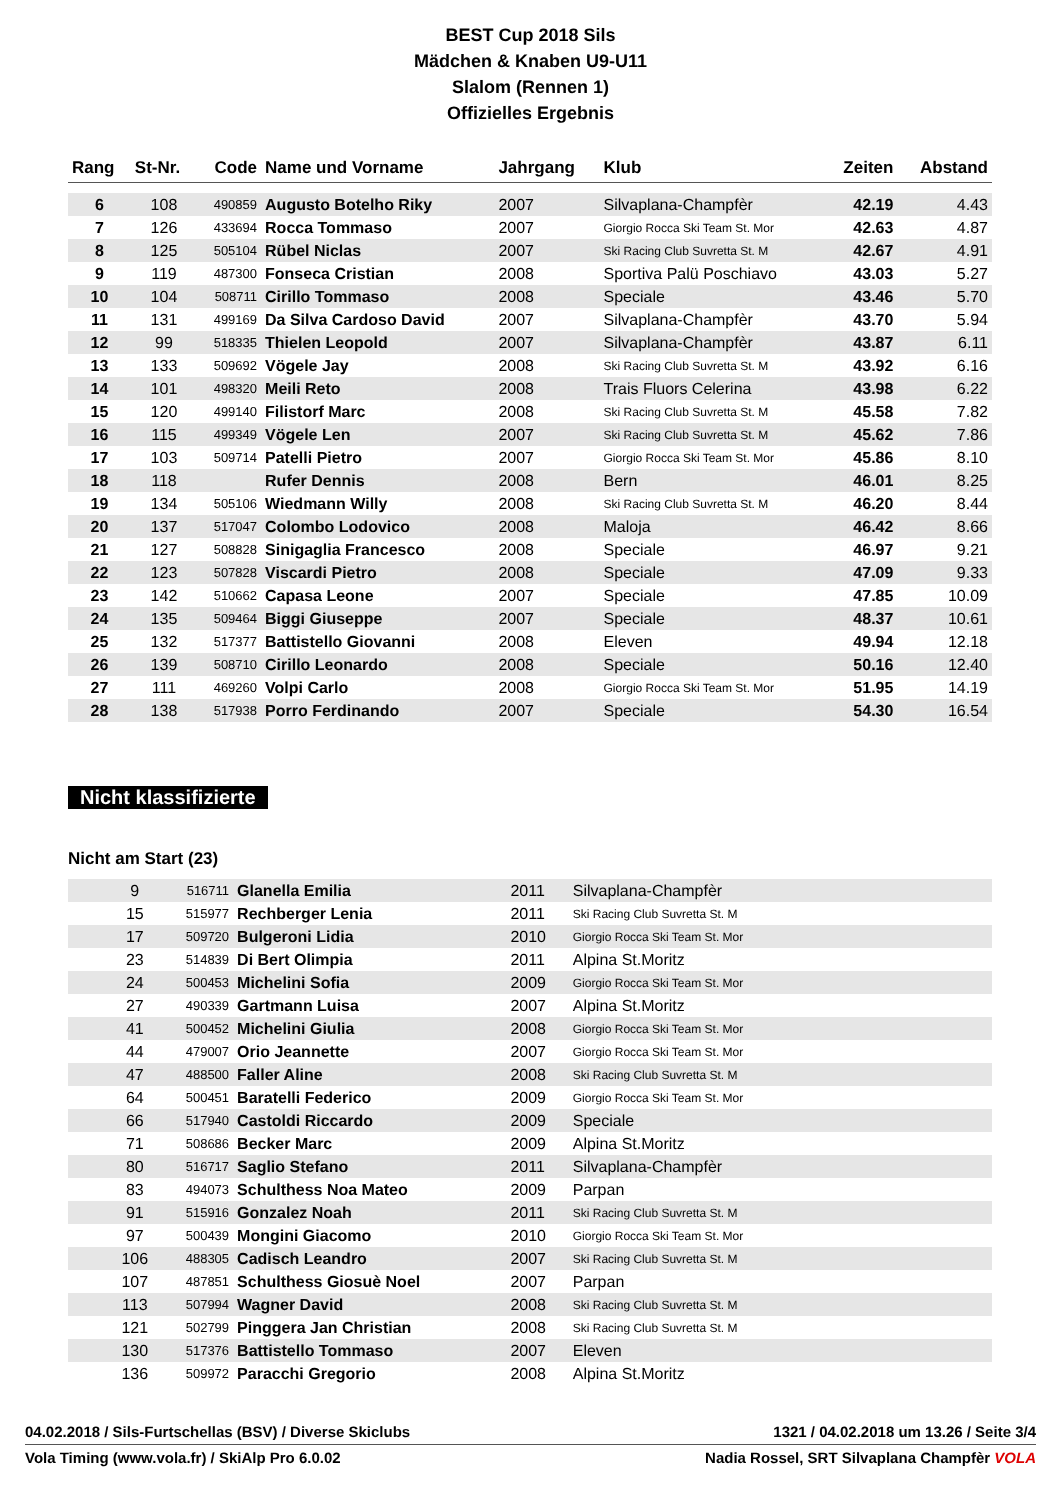BEST Cup 2018 Sils
Mädchen & Knaben U9-U11
Slalom (Rennen 1)
Offizielles Ergebnis
| Rang | St-Nr. | Code | Name und Vorname | Jahrgang | Klub | Zeiten | Abstand |
| --- | --- | --- | --- | --- | --- | --- | --- |
| 6 | 108 | 490859 | Augusto Botelho Riky | 2007 | Silvaplana-Champfèr | 42.19 | 4.43 |
| 7 | 126 | 433694 | Rocca Tommaso | 2007 | Giorgio Rocca Ski Team St. Mor | 42.63 | 4.87 |
| 8 | 125 | 505104 | Rübel Niclas | 2007 | Ski Racing Club Suvretta St. M | 42.67 | 4.91 |
| 9 | 119 | 487300 | Fonseca Cristian | 2008 | Sportiva Palü Poschiavo | 43.03 | 5.27 |
| 10 | 104 | 508711 | Cirillo Tommaso | 2008 | Speciale | 43.46 | 5.70 |
| 11 | 131 | 499169 | Da Silva Cardoso David | 2007 | Silvaplana-Champfèr | 43.70 | 5.94 |
| 12 | 99 | 518335 | Thielen Leopold | 2007 | Silvaplana-Champfèr | 43.87 | 6.11 |
| 13 | 133 | 509692 | Vögele Jay | 2008 | Ski Racing Club Suvretta St. M | 43.92 | 6.16 |
| 14 | 101 | 498320 | Meili Reto | 2008 | Trais Fluors Celerina | 43.98 | 6.22 |
| 15 | 120 | 499140 | Filistorf Marc | 2008 | Ski Racing Club Suvretta St. M | 45.58 | 7.82 |
| 16 | 115 | 499349 | Vögele Len | 2007 | Ski Racing Club Suvretta St. M | 45.62 | 7.86 |
| 17 | 103 | 509714 | Patelli Pietro | 2007 | Giorgio Rocca Ski Team St. Mor | 45.86 | 8.10 |
| 18 | 118 | | Rufer Dennis | 2008 | Bern | 46.01 | 8.25 |
| 19 | 134 | 505106 | Wiedmann Willy | 2008 | Ski Racing Club Suvretta St. M | 46.20 | 8.44 |
| 20 | 137 | 517047 | Colombo Lodovico | 2008 | Maloja | 46.42 | 8.66 |
| 21 | 127 | 508828 | Sinigaglia Francesco | 2008 | Speciale | 46.97 | 9.21 |
| 22 | 123 | 507828 | Viscardi Pietro | 2008 | Speciale | 47.09 | 9.33 |
| 23 | 142 | 510662 | Capasa Leone | 2007 | Speciale | 47.85 | 10.09 |
| 24 | 135 | 509464 | Biggi Giuseppe | 2007 | Speciale | 48.37 | 10.61 |
| 25 | 132 | 517377 | Battistello Giovanni | 2008 | Eleven | 49.94 | 12.18 |
| 26 | 139 | 508710 | Cirillo Leonardo | 2008 | Speciale | 50.16 | 12.40 |
| 27 | 111 | 469260 | Volpi Carlo | 2008 | Giorgio Rocca Ski Team St. Mor | 51.95 | 14.19 |
| 28 | 138 | 517938 | Porro Ferdinando | 2007 | Speciale | 54.30 | 16.54 |
Nicht klassifizierte
Nicht am Start (23)
| | 9 | 516711 | Glanella Emilia | 2011 | Silvaplana-Champfèr | |
| | 15 | 515977 | Rechberger Lenia | 2011 | Ski Racing Club Suvretta St. M | |
| | 17 | 509720 | Bulgeroni Lidia | 2010 | Giorgio Rocca Ski Team St. Mor | |
| | 23 | 514839 | Di Bert Olimpia | 2011 | Alpina St.Moritz | |
| | 24 | 500453 | Michelini Sofia | 2009 | Giorgio Rocca Ski Team St. Mor | |
| | 27 | 490339 | Gartmann Luisa | 2007 | Alpina St.Moritz | |
| | 41 | 500452 | Michelini Giulia | 2008 | Giorgio Rocca Ski Team St. Mor | |
| | 44 | 479007 | Orio Jeannette | 2007 | Giorgio Rocca Ski Team St. Mor | |
| | 47 | 488500 | Faller Aline | 2008 | Ski Racing Club Suvretta St. M | |
| | 64 | 500451 | Baratelli Federico | 2009 | Giorgio Rocca Ski Team St. Mor | |
| | 66 | 517940 | Castoldi Riccardo | 2009 | Speciale | |
| | 71 | 508686 | Becker Marc | 2009 | Alpina St.Moritz | |
| | 80 | 516717 | Saglio Stefano | 2011 | Silvaplana-Champfèr | |
| | 83 | 494073 | Schulthess Noa Mateo | 2009 | Parpan | |
| | 91 | 515916 | Gonzalez Noah | 2011 | Ski Racing Club Suvretta St. M | |
| | 97 | 500439 | Mongini Giacomo | 2010 | Giorgio Rocca Ski Team St. Mor | |
| | 106 | 488305 | Cadisch Leandro | 2007 | Ski Racing Club Suvretta St. M | |
| | 107 | 487851 | Schulthess Giosuè Noel | 2007 | Parpan | |
| | 113 | 507994 | Wagner David | 2008 | Ski Racing Club Suvretta St. M | |
| | 121 | 502799 | Pinggera Jan Christian | 2008 | Ski Racing Club Suvretta St. M | |
| | 130 | 517376 | Battistello Tommaso | 2007 | Eleven | |
| | 136 | 509972 | Paracchi Gregorio | 2008 | Alpina St.Moritz | |
04.02.2018 / Sils-Furtschellas (BSV) / Diverse Skiclubs 1321 / 04.02.2018 um 13.26 / Seite 3/4
Vola Timing (www.vola.fr) / SkiAlp Pro 6.0.02 Nadia Rossel, SRT Silvaplana Champfèr VOLA